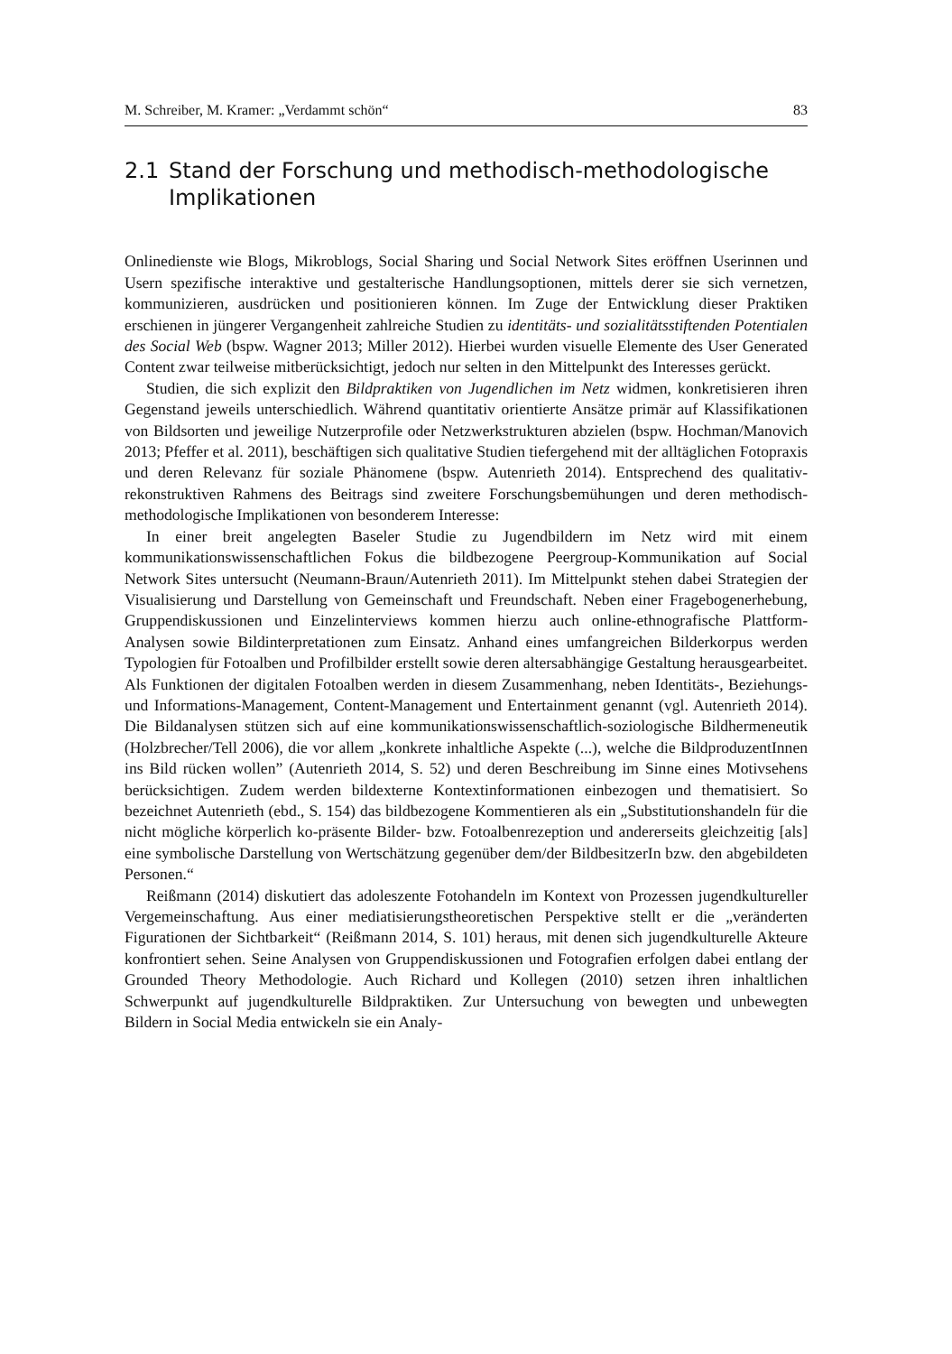M. Schreiber, M. Kramer: „Verdammt schön“83
2.1 Stand der Forschung und methodisch-methodologische Implikationen
Onlinedienste wie Blogs, Mikroblogs, Social Sharing und Social Network Sites eröffnen Userinnen und Usern spezifische interaktive und gestalterische Handlungsoptionen, mittels derer sie sich vernetzen, kommunizieren, ausdrücken und positionieren können. Im Zuge der Entwicklung dieser Praktiken erschienen in jüngerer Vergangenheit zahlreiche Studien zu identitäts- und sozialitätsstiftenden Potentialen des Social Web (bspw. Wagner 2013; Miller 2012). Hierbei wurden visuelle Elemente des User Generated Content zwar teilweise mitberücksichtigt, jedoch nur selten in den Mittelpunkt des Interesses gerückt.
Studien, die sich explizit den Bildpraktiken von Jugendlichen im Netz widmen, konkretisieren ihren Gegenstand jeweils unterschiedlich. Während quantitativ orientierte Ansätze primär auf Klassifikationen von Bildsorten und jeweilige Nutzerprofile oder Netzwerkstrukturen abzielen (bspw. Hochman/Manovich 2013; Pfeffer et al. 2011), beschäftigen sich qualitative Studien tiefergehend mit der alltäglichen Fotopraxis und deren Relevanz für soziale Phänomene (bspw. Autenrieth 2014). Entsprechend des qualitativ-rekonstruktiven Rahmens des Beitrags sind zweitere Forschungsbemühungen und deren methodisch-methodologische Implikationen von besonderem Interesse:
In einer breit angelegten Baseler Studie zu Jugendbildern im Netz wird mit einem kommunikationswissenschaftlichen Fokus die bildbezogene Peergroup-Kommunikation auf Social Network Sites untersucht (Neumann-Braun/Autenrieth 2011). Im Mittelpunkt stehen dabei Strategien der Visualisierung und Darstellung von Gemeinschaft und Freundschaft. Neben einer Fragebogenerhebung, Gruppendiskussionen und Einzelinterviews kommen hierzu auch online-ethnografische Plattform-Analysen sowie Bildinterpretationen zum Einsatz. Anhand eines umfangreichen Bilderkorpus werden Typologien für Fotoalben und Profilbilder erstellt sowie deren altersabhängige Gestaltung herausgearbeitet. Als Funktionen der digitalen Fotoalben werden in diesem Zusammenhang, neben Identitäts-, Beziehungs- und Informations-Management, Content-Management und Entertainment genannt (vgl. Autenrieth 2014). Die Bildanalysen stützen sich auf eine kommunikationswissenschaftlich-soziologische Bildhermeneutik (Holzbrecher/Tell 2006), die vor allem „konkrete inhaltliche Aspekte (...), welche die BildproduzentInnen ins Bild rücken wollen” (Autenrieth 2014, S. 52) und deren Beschreibung im Sinne eines Motivsehens berücksichtigen. Zudem werden bildexterne Kontextinformationen einbezogen und thematisiert. So bezeichnet Autenrieth (ebd., S. 154) das bildbezogene Kommentieren als ein „Substitutionshandeln für die nicht mögliche körperlich ko-präsente Bilder- bzw. Fotoalbenrezeption und andererseits gleichzeitig [als] eine symbolische Darstellung von Wertschätzung gegenüber dem/der BildbesitzerIn bzw. den abgebildeten Personen.“
Reißmann (2014) diskutiert das adoleszente Fotohandeln im Kontext von Prozessen jugendkultureller Vergemeinschaftung. Aus einer mediatisierungstheoretischen Perspektive stellt er die „veränderten Figurationen der Sichtbarkeit“ (Reißmann 2014, S. 101) heraus, mit denen sich jugendkulturelle Akteure konfrontiert sehen. Seine Analysen von Gruppendiskussionen und Fotografien erfolgen dabei entlang der Grounded Theory Methodologie. Auch Richard und Kollegen (2010) setzen ihren inhaltlichen Schwerpunkt auf jugendkulturelle Bildpraktiken. Zur Untersuchung von bewegten und unbewegten Bildern in Social Media entwickeln sie ein Analy-